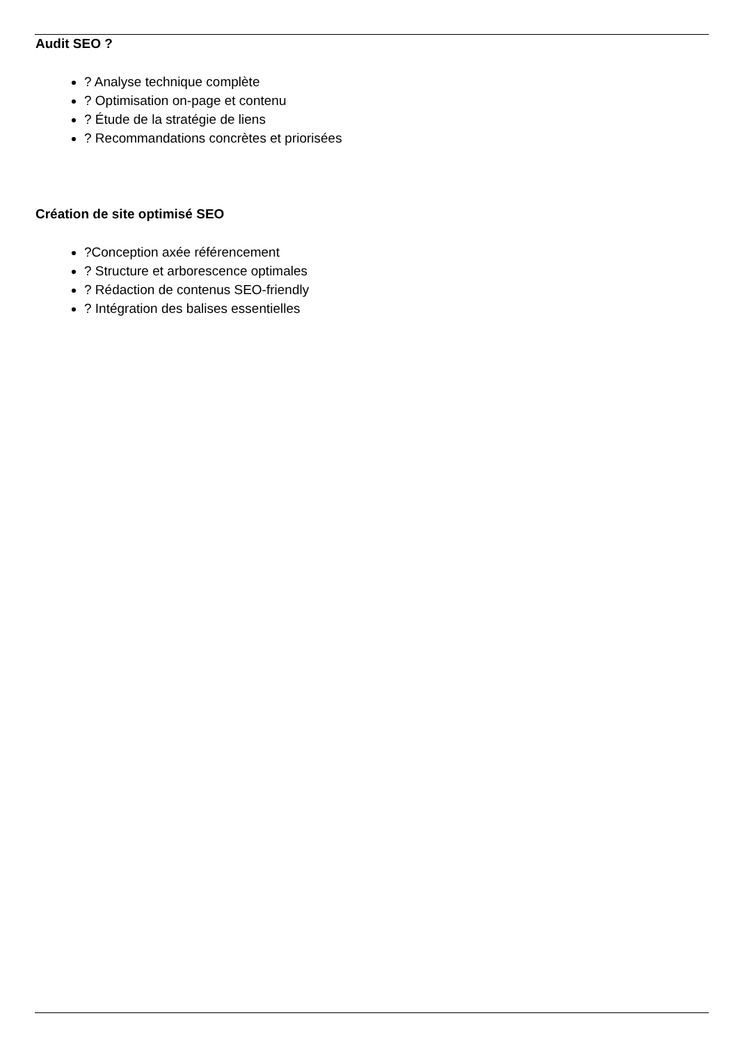Audit SEO ?
? Analyse technique complète
? Optimisation on-page et contenu
? Étude de la stratégie de liens
? Recommandations concrètes et priorisées
Création de site optimisé SEO
?Conception axée référencement
? Structure et arborescence optimales
? Rédaction de contenus SEO-friendly
? Intégration des balises essentielles